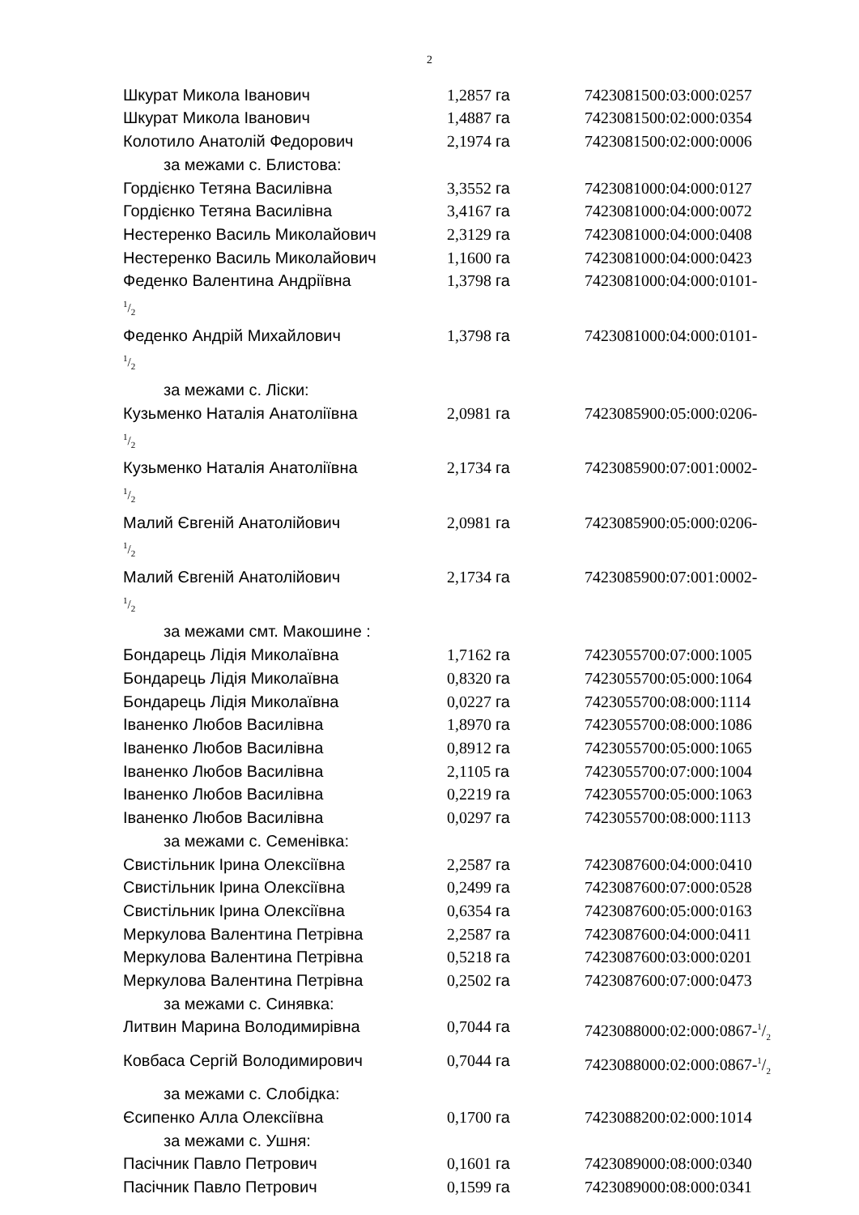2
Шкурат Микола Іванович 1,2857 га 7423081500:03:000:0257
Шкурат Микола Іванович 1,4887 га 7423081500:02:000:0354
Колотило Анатолій Федорович 2,1974 га 7423081500:02:000:0006
за межами с. Блистова:
Гордієнко Тетяна Василівна 3,3552 га 7423081000:04:000:0127
Гордієнко Тетяна Василівна 3,4167 га 7423081000:04:000:0072
Нестеренко Василь Миколайович 2,3129 га 7423081000:04:000:0408
Нестеренко Василь Миколайович 1,1600 га 7423081000:04:000:0423
Феденко Валентина Андріївна 1,3798 га 7423081000:04:000:0101-
1/2
Феденко Андрій Михайлович 1,3798 га 7423081000:04:000:0101-
1/2
за межами с. Ліски:
Кузьменко Наталія Анатоліївна 2,0981 га 7423085900:05:000:0206-
1/2
Кузьменко Наталія Анатоліївна 2,1734 га 7423085900:07:001:0002-
1/2
Малий Євгеній Анатолійович 2,0981 га 7423085900:05:000:0206-
1/2
Малий Євгеній Анатолійович 2,1734 га 7423085900:07:001:0002-
1/2
за межами смт. Макошине :
Бондарець Лідія Миколаївна 1,7162 га 7423055700:07:000:1005
Бондарець Лідія Миколаївна 0,8320 га 7423055700:05:000:1064
Бондарець Лідія Миколаївна 0,0227 га 7423055700:08:000:1114
Іваненко Любов Василівна 1,8970 га 7423055700:08:000:1086
Іваненко Любов Василівна 0,8912 га 7423055700:05:000:1065
Іваненко Любов Василівна 2,1105 га 7423055700:07:000:1004
Іваненко Любов Василівна 0,2219 га 7423055700:05:000:1063
Іваненко Любов Василівна 0,0297 га 7423055700:08:000:1113
за межами с. Семенівка:
Свистільник Ірина Олексіївна 2,2587 га 7423087600:04:000:0410
Свистільник Ірина Олексіївна 0,2499 га 7423087600:07:000:0528
Свистільник Ірина Олексіївна 0,6354 га 7423087600:05:000:0163
Меркулова Валентина Петрівна 2,2587 га 7423087600:04:000:0411
Меркулова Валентина Петрівна 0,5218 га 7423087600:03:000:0201
Меркулова Валентина Петрівна 0,2502 га 7423087600:07:000:0473
за межами с. Синявка:
Литвин Марина Володимирівна 0,7044 га 7423088000:02:000:0867-1/2
Ковбаса Сергій Володимирович 0,7044 га 7423088000:02:000:0867-1/2
за межами с. Слобідка:
Єсипенко Алла Олексіївна 0,1700 га 7423088200:02:000:1014
за межами с. Ушня:
Пасічник Павло Петрович 0,1601 га 7423089000:08:000:0340
Пасічник Павло Петрович 0,1599 га 7423089000:08:000:0341